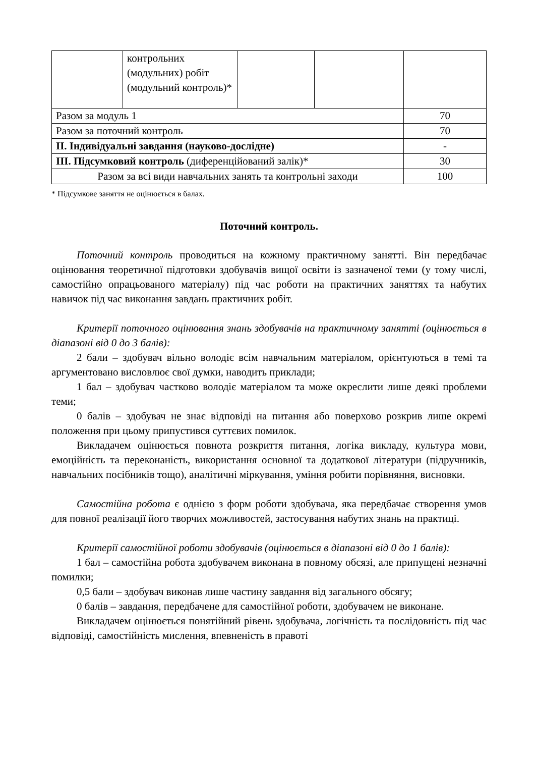| | контрольних (модульних) робіт (модульний контроль)* | | | |
| Разом за модуль 1 | | | | 70 |
| Разом за поточний контроль | | | | 70 |
| ІІ. Індивідуальні завдання (науково-дослідне) | | | | - |
| ІІІ. Підсумковий контроль (диференційований залік)* | | | | 30 |
| Разом за всі види навчальних занять та контрольні заходи | | | | 100 |
* Підсумкове заняття не оцінюється в балах.
Поточний контроль.
Поточний контроль проводиться на кожному практичному занятті. Він передбачає оцінювання теоретичної підготовки здобувачів вищої освіти із зазначеної теми (у тому числі, самостійно опрацьованого матеріалу) під час роботи на практичних заняттях та набутих навичок під час виконання завдань практичних робіт.
Критерії поточного оцінювання знань здобувачів на практичному занятті (оцінюється в діапазоні від 0 до 3 балів):
2 бали – здобувач вільно володіє всім навчальним матеріалом, орієнтуються в темі та аргументовано висловлює свої думки, наводить приклади;
1 бал – здобувач частково володіє матеріалом та може окреслити лише деякі проблеми теми;
0 балів – здобувач не знає відповіді на питання або поверхово розкрив лише окремі положення при цьому припустився суттєвих помилок.
Викладачем оцінюється повнота розкриття питання, логіка викладу, культура мови, емоційність та переконаність, використання основної та додаткової літератури (підручників, навчальних посібників тощо), аналітичні міркування, уміння робити порівняння, висновки.
Самостійна робота є однією з форм роботи здобувача, яка передбачає створення умов для повної реалізації його творчих можливостей, застосування набутих знань на практиці.
Критерії самостійної роботи здобувачів (оцінюється в діапазоні від 0 до 1 балів):
1 бал – самостійна робота здобувачем виконана в повному обсязі, але припущені незначні помилки;
0,5 бали – здобувач виконав лише частину завдання від загального обсягу;
0 балів – завдання, передбачене для самостійної роботи, здобувачем не виконане.
Викладачем оцінюється понятійний рівень здобувача, логічність та послідовність під час відповіді, самостійність мислення, впевненість в правоті